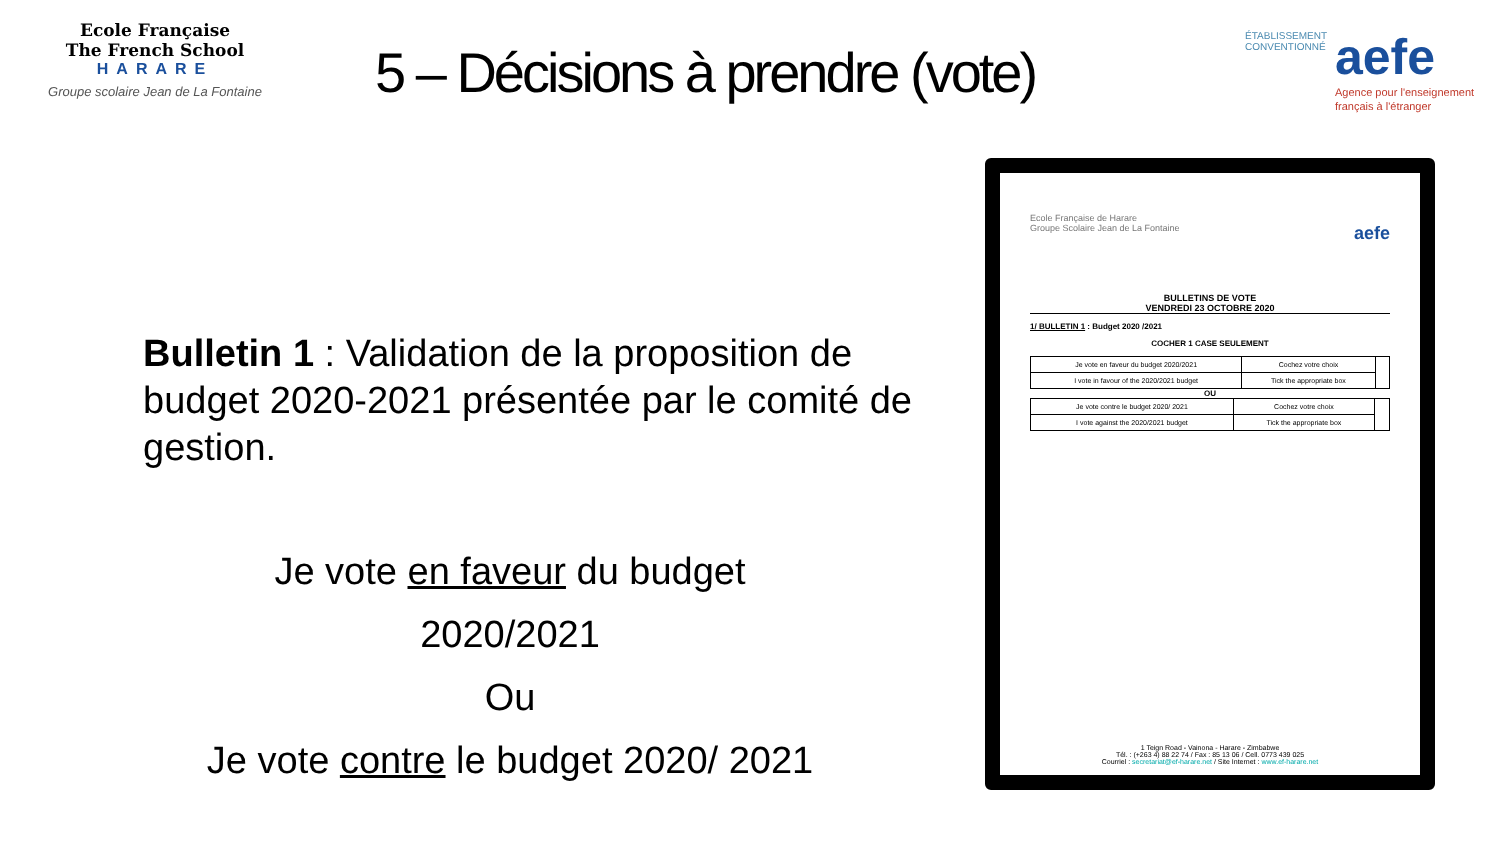Ecole Française
The French School
HARARE
Groupe scolaire Jean de La Fontaine
5 – Décisions à prendre (vote)
ÉTABLISSEMENT CONVENTIONNÉ
aefe
Agence pour l'enseignement français à l'étranger
Bulletin 1 : Validation de la proposition de budget 2020-2021 présentée par le comité de gestion.
Je vote en faveur du budget
2020/2021
Ou
Je vote contre le budget 2020/ 2021
Ecole Française de Harare
Groupe Scolaire Jean de La Fontaine aefe
BULLETINS DE VOTE
VENDREDI 23 OCTOBRE 2020
1/ BULLETIN 1 : Budget 2020 /2021
COCHER 1 CASE SEULEMENT
| Je vote en faveur du budget 2020/2021 | Cochez votre choix | |
| I vote in favour of the 2020/2021 budget | Tick the appropriate box | |
OU
| Je vote contre le budget 2020/ 2021 | Cochez votre choix | |
| I vote against the 2020/2021 budget | Tick the appropriate box | |
1 Teign Road - Vainona - Harare - Zimbabwe
Tél. : (+263 4) 88 22 74 / Fax : 85 13 06 / Cell. 0773 439 025
Courriel : secretariat@ef-harare.net / Site Internet : www.ef-harare.net